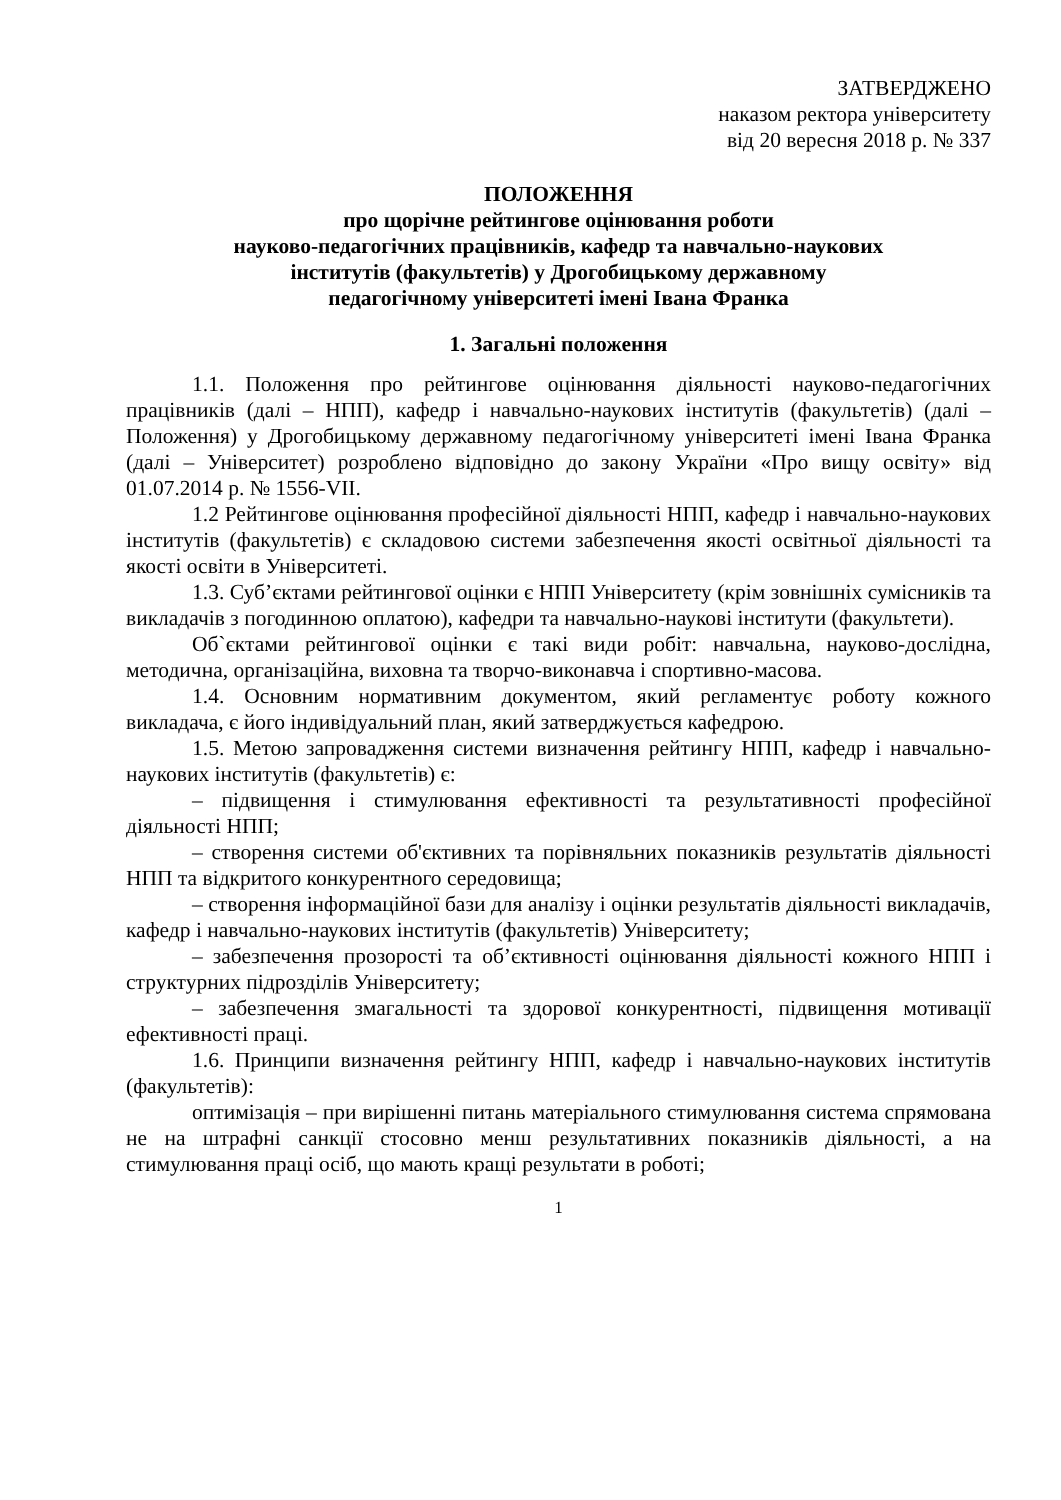ЗАТВЕРДЖЕНО
наказом ректора університету
від 20 вересня 2018 р. № 337
ПОЛОЖЕННЯ
про щорічне рейтингове оцінювання роботи
науково-педагогічних працівників, кафедр та навчально-наукових
інститутів (факультетів) у Дрогобицькому державному
педагогічному університеті імені Івана Франка
1. Загальні положення
1.1. Положення про рейтингове оцінювання діяльності науково-педагогічних працівників (далі – НПП), кафедр і навчально-наукових інститутів (факультетів) (далі – Положення) у Дрогобицькому державному педагогічному університеті імені Івана Франка (далі – Університет) розроблено відповідно до закону України «Про вищу освіту» від 01.07.2014 р. № 1556-VII.
1.2 Рейтингове оцінювання професійної діяльності НПП, кафедр і навчально-наукових інститутів (факультетів) є складовою системи забезпечення якості освітньої діяльності та якості освіти в Університеті.
1.3. Суб’єктами рейтингової оцінки є НПП Університету (крім зовнішніх сумісників та викладачів з погодинною оплатою), кафедри та навчально-наукові інститути (факультети).
Об`єктами рейтингової оцінки є такі види робіт: навчальна, науково-дослідна, методична, організаційна, виховна та творчо-виконавча і спортивно-масова.
1.4. Основним нормативним документом, який регламентує роботу кожного викладача, є його індивідуальний план, який затверджується кафедрою.
1.5. Метою запровадження системи визначення рейтингу НПП, кафедр і навчально-наукових інститутів (факультетів) є:
– підвищення і стимулювання ефективності та результативності професійної діяльності НПП;
– створення системи об'єктивних та порівняльних показників результатів діяльності НПП та відкритого конкурентного середовища;
– створення інформаційної бази для аналізу і оцінки результатів діяльності викладачів, кафедр і навчально-наукових інститутів (факультетів) Університету;
– забезпечення прозорості та об’єктивності оцінювання діяльності кожного НПП і структурних підрозділів Університету;
– забезпечення змагальності та здорової конкурентності, підвищення мотивації ефективності праці.
1.6. Принципи визначення рейтингу НПП, кафедр і навчально-наукових інститутів (факультетів):
оптимізація – при вирішенні питань матеріального стимулювання система спрямована не на штрафні санкції стосовно менш результативних показників діяльності, а на стимулювання праці осіб, що мають кращі результати в роботі;
1